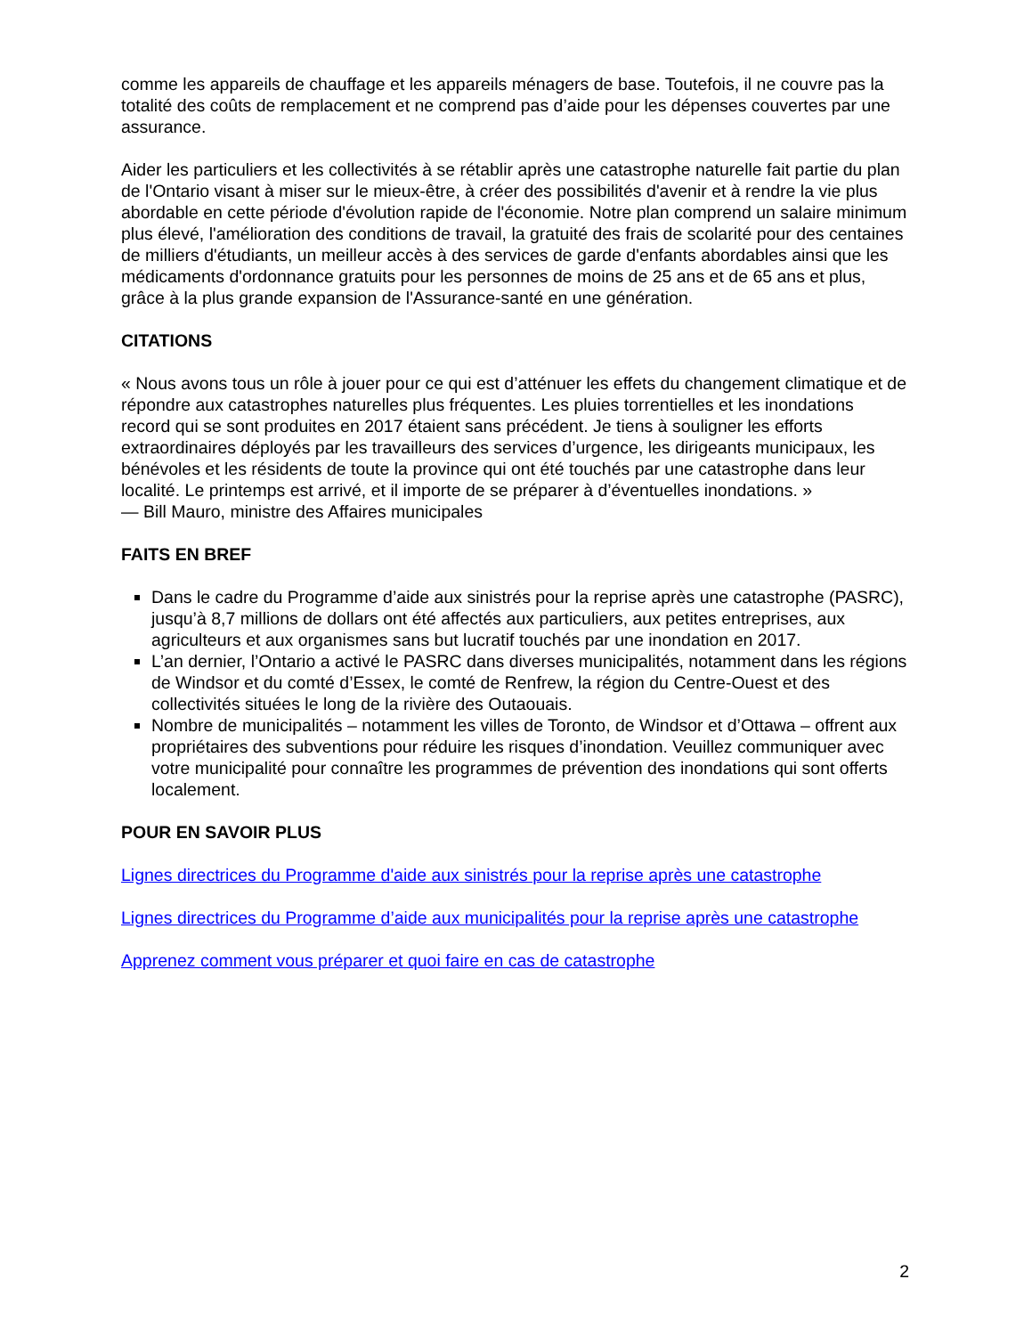comme les appareils de chauffage et les appareils ménagers de base. Toutefois, il ne couvre pas la totalité des coûts de remplacement et ne comprend pas d’aide pour les dépenses couvertes par une assurance.
Aider les particuliers et les collectivités à se rétablir après une catastrophe naturelle fait partie du plan de l'Ontario visant à miser sur le mieux-être, à créer des possibilités d'avenir et à rendre la vie plus abordable en cette période d'évolution rapide de l'économie. Notre plan comprend un salaire minimum plus élevé, l'amélioration des conditions de travail, la gratuité des frais de scolarité pour des centaines de milliers d'étudiants, un meilleur accès à des services de garde d'enfants abordables ainsi que les médicaments d'ordonnance gratuits pour les personnes de moins de 25 ans et de 65 ans et plus, grâce à la plus grande expansion de l'Assurance-santé en une génération.
CITATIONS
« Nous avons tous un rôle à jouer pour ce qui est d’atténuer les effets du changement climatique et de répondre aux catastrophes naturelles plus fréquentes. Les pluies torrentielles et les inondations record qui se sont produites en 2017 étaient sans précédent. Je tiens à souligner les efforts extraordinaires déployés par les travailleurs des services d’urgence, les dirigeants municipaux, les bénévoles et les résidents de toute la province qui ont été touchés par une catastrophe dans leur localité. Le printemps est arrivé, et il importe de se préparer à d’éventuelles inondations. »
— Bill Mauro, ministre des Affaires municipales
FAITS EN BREF
Dans le cadre du Programme d’aide aux sinistrés pour la reprise après une catastrophe (PASRC), jusqu’à 8,7 millions de dollars ont été affectés aux particuliers, aux petites entreprises, aux agriculteurs et aux organismes sans but lucratif touchés par une inondation en 2017.
L’an dernier, l’Ontario a activé le PASRC dans diverses municipalités, notamment dans les régions de Windsor et du comté d’Essex, le comté de Renfrew, la région du Centre-Ouest et des collectivités situées le long de la rivière des Outaouais.
Nombre de municipalités – notamment les villes de Toronto, de Windsor et d’Ottawa – offrent aux propriétaires des subventions pour réduire les risques d’inondation. Veuillez communiquer avec votre municipalité pour connaître les programmes de prévention des inondations qui sont offerts localement.
POUR EN SAVOIR PLUS
Lignes directrices du Programme d'aide aux sinistrés pour la reprise après une catastrophe
Lignes directrices du Programme d’aide aux municipalités pour la reprise après une catastrophe
Apprenez comment vous préparer et quoi faire en cas de catastrophe
2